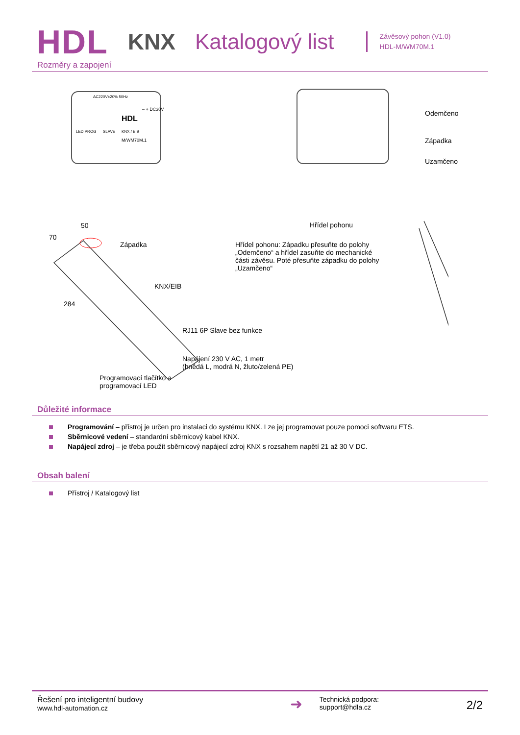HDL KNX Katalogový list
Závěsový pohon (V1.0)
HDL-M/WM70M.1
Rozměry a zapojení
AC220V±20% 50Hz
– + DC30V
HDL
LED PROG SLAVE KNX / EIB
M/WM70M.1
Odemčeno
Západka
Uzamčeno
50
70
Západka
KNX/EIB
284
RJ11 6P Slave bez funkce
Napájení 230 V AC, 1 metr
(hnědá L, modrá N, žluto/zelená PE)
Programovací tlačítko a
programovací LED
Hřídel pohonu
Hřídel pohonu: Západku přesuňte do polohy „Odemčeno“ a hřídel zasuňte do mechanické části závěsu. Poté přesuňte západku do polohy „Uzamčeno“
Důležité informace
Programování – přístroj je určen pro instalaci do systému KNX. Lze jej programovat pouze pomoci softwaru ETS.
Sběrnicové vedení – standardní sběrnicový kabel KNX.
Napájecí zdroj – je třeba použít sběrnicový napájecí zdroj KNX s rozsahem napětí 21 až 30 V DC.
Obsah balení
Přístroj / Katalogový list
Řešení pro inteligentní budovy
www.hdl-automation.cz
➜
Technická podpora:
support@hdla.cz
2/2